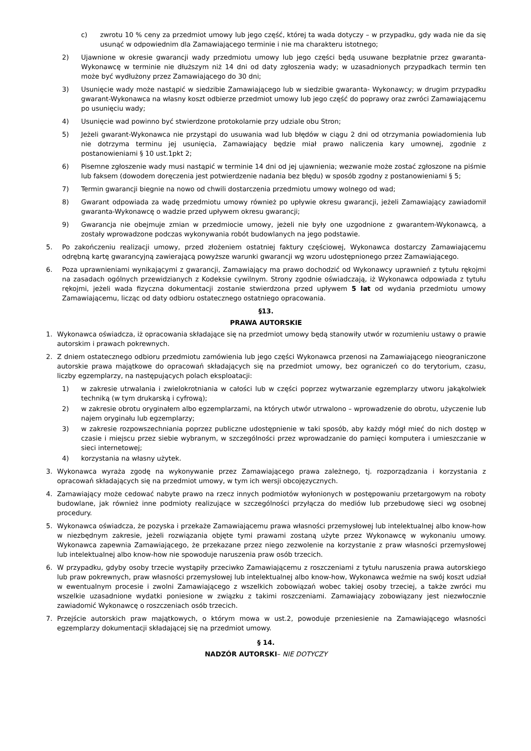c) zwrotu 10 % ceny za przedmiot umowy lub jego część, której ta wada dotyczy – w przypadku, gdy wada nie da się usunąć w odpowiednim dla Zamawiającego terminie i nie ma charakteru istotnego;
2) Ujawnione w okresie gwarancji wady przedmiotu umowy lub jego części będą usuwane bezpłatnie przez gwaranta-Wykonawcę w terminie nie dłuższym niż 14 dni od daty zgłoszenia wady; w uzasadnionych przypadkach termin ten może być wydłużony przez Zamawiającego do 30 dni;
3) Usunięcie wady może nastąpić w siedzibie Zamawiającego lub w siedzibie gwaranta- Wykonawcy; w drugim przypadku gwarant-Wykonawca na własny koszt odbierze przedmiot umowy lub jego część do poprawy oraz zwróci Zamawiającemu po usunięciu wady;
4) Usunięcie wad powinno być stwierdzone protokolarnie przy udziale obu Stron;
5) Jeżeli gwarant-Wykonawca nie przystąpi do usuwania wad lub błędów w ciągu 2 dni od otrzymania powiadomienia lub nie dotrzyma terminu jej usunięcia, Zamawiający będzie miał prawo naliczenia kary umownej, zgodnie z postanowieniami § 10 ust.1pkt 2;
6) Pisemne zgłoszenie wady musi nastąpić w terminie 14 dni od jej ujawnienia; wezwanie może zostać zgłoszone na piśmie lub faksem (dowodem doręczenia jest potwierdzenie nadania bez błędu) w sposób zgodny z postanowieniami § 5;
7) Termin gwarancji biegnie na nowo od chwili dostarczenia przedmiotu umowy wolnego od wad;
8) Gwarant odpowiada za wadę przedmiotu umowy również po upływie okresu gwarancji, jeżeli Zamawiający zawiadomił gwaranta-Wykonawcę o wadzie przed upływem okresu gwarancji;
9) Gwarancja nie obejmuje zmian w przedmiocie umowy, jeżeli nie były one uzgodnione z gwarantem-Wykonawcą, a zostały wprowadzone podczas wykonywania robót budowlanych na jego podstawie.
5. Po zakończeniu realizacji umowy, przed złożeniem ostatniej faktury częściowej, Wykonawca dostarczy Zamawiającemu odrębną kartę gwarancyjną zawierającą powyższe warunki gwarancji wg wzoru udostępnionego przez Zamawiającego.
6. Poza uprawnieniami wynikającymi z gwarancji, Zamawiający ma prawo dochodzić od Wykonawcy uprawnień z tytułu rękojmi na zasadach ogólnych przewidzianych z Kodeksie cywilnym. Strony zgodnie oświadczają, iż Wykonawca odpowiada z tytułu rękojmi, jeżeli wada fizyczna dokumentacji zostanie stwierdzona przed upływem 5 lat od wydania przedmiotu umowy Zamawiającemu, licząc od daty odbioru ostatecznego ostatniego opracowania.
§13.
PRAWA AUTORSKIE
1. Wykonawca oświadcza, iż opracowania składające się na przedmiot umowy będą stanowiły utwór w rozumieniu ustawy o prawie autorskim i prawach pokrewnych.
2. Z dniem ostatecznego odbioru przedmiotu zamówienia lub jego części Wykonawca przenosi na Zamawiającego nieograniczone autorskie prawa majątkowe do opracowań składających się na przedmiot umowy, bez ograniczeń co do terytorium, czasu, liczby egzemplarzy, na następujących polach eksploatacji:
1) w zakresie utrwalania i zwielokrotniania w całości lub w części poprzez wytwarzanie egzemplarzy utworu jakąkolwiek techniką (w tym drukarską i cyfrową);
2) w zakresie obrotu oryginałem albo egzemplarzami, na których utwór utrwalono – wprowadzenie do obrotu, użyczenie lub najem oryginału lub egzemplarzy;
3) w zakresie rozpowszechniania poprzez publiczne udostępnienie w taki sposób, aby każdy mógł mieć do nich dostęp w czasie i miejscu przez siebie wybranym, w szczególności przez wprowadzanie do pamięci komputera i umieszczanie w sieci internetowej;
4) korzystania na własny użytek.
3. Wykonawca wyraża zgodę na wykonywanie przez Zamawiającego prawa zależnego, tj. rozporządzania i korzystania z opracowań składających się na przedmiot umowy, w tym ich wersji obcojęzycznych.
4. Zamawiający może cedować nabyte prawo na rzecz innych podmiotów wyłonionych w postępowaniu przetargowym na roboty budowlane, jak również inne podmioty realizujące w szczególności przyłącza do mediów lub przebudowę sieci wg osobnej procedury.
5. Wykonawca oświadcza, że pozyska i przekaże Zamawiającemu prawa własności przemysłowej lub intelektualnej albo know-how w niezbędnym zakresie, jeżeli rozwiązania objęte tymi prawami zostaną użyte przez Wykonawcę w wykonaniu umowy. Wykonawca zapewnia Zamawiającego, że przekazane przez niego zezwolenie na korzystanie z praw własności przemysłowej lub intelektualnej albo know-how nie spowoduje naruszenia praw osób trzecich.
6. W przypadku, gdyby osoby trzecie wystąpiły przeciwko Zamawiającemu z roszczeniami z tytułu naruszenia prawa autorskiego lub praw pokrewnych, praw własności przemysłowej lub intelektualnej albo know-how, Wykonawca weźmie na swój koszt udział w ewentualnym procesie i zwolni Zamawiającego z wszelkich zobowiązań wobec takiej osoby trzeciej, a także zwróci mu wszelkie uzasadnione wydatki poniesione w związku z takimi roszczeniami. Zamawiający zobowiązany jest niezwłocznie zawiadomić Wykonawcę o roszczeniach osób trzecich.
7. Przejście autorskich praw majątkowych, o którym mowa w ust.2, powoduje przeniesienie na Zamawiającego własności egzemplarzy dokumentacji składającej się na przedmiot umowy.
§ 14.
NADZÓR AUTORSKI– NIE DOTYCZY